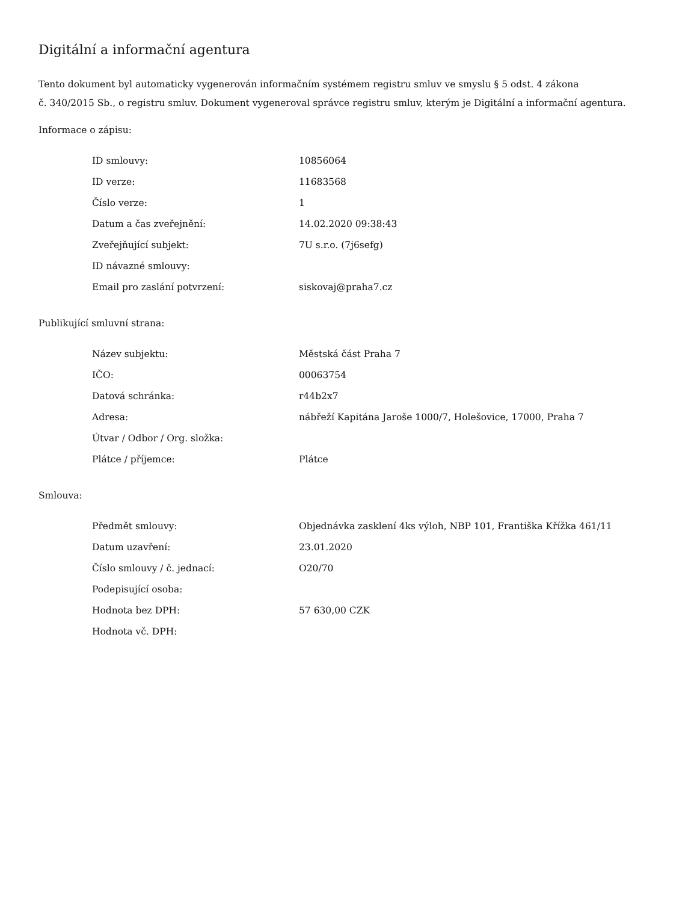Digitální a informační agentura
Tento dokument byl automaticky vygenerován informačním systémem registru smluv ve smyslu § 5 odst. 4 zákona
č. 340/2015 Sb., o registru smluv. Dokument vygeneroval správce registru smluv, kterým je Digitální a informační agentura.
Informace o zápisu:
| ID smlouvy: | 10856064 |
| ID verze: | 11683568 |
| Číslo verze: | 1 |
| Datum a čas zveřejnění: | 14.02.2020 09:38:43 |
| Zveřejňující subjekt: | 7U s.r.o. (7j6sefg) |
| ID návazné smlouvy: | |
| Email pro zaslání potvrzení: | siskovaj@praha7.cz |
Publikující smluvní strana:
| Název subjektu: | Městská část Praha 7 |
| IČO: | 00063754 |
| Datová schránka: | r44b2x7 |
| Adresa: | nábřeží Kapitána Jaroše 1000/7, Holešovice, 17000, Praha 7 |
| Útvar / Odbor / Org. složka: | |
| Plátce / příjemce: | Plátce |
Smlouva:
| Předmět smlouvy: | Objednávka zasklení 4ks výloh, NBP 101, Františka Křížka 461/11 |
| Datum uzavření: | 23.01.2020 |
| Číslo smlouvy / č. jednací: | O20/70 |
| Podepisující osoba: | |
| Hodnota bez DPH: | 57 630,00 CZK |
| Hodnota vč. DPH: | |